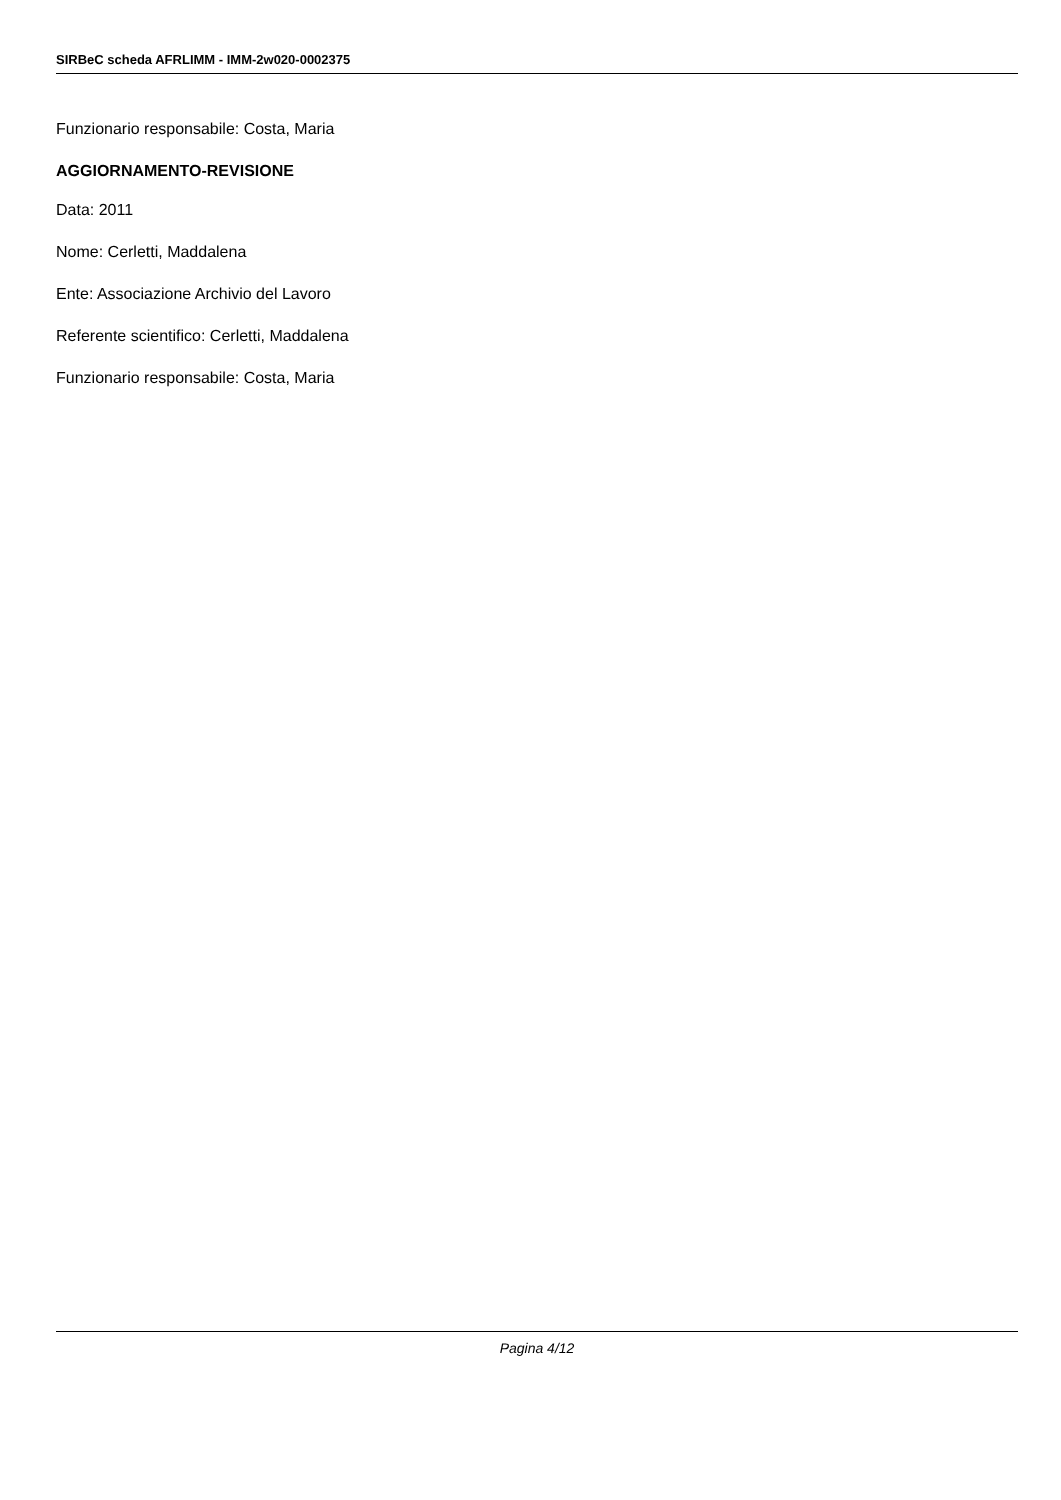SIRBeC scheda AFRLIMM - IMM-2w020-0002375
Funzionario responsabile: Costa, Maria
AGGIORNAMENTO-REVISIONE
Data: 2011
Nome: Cerletti, Maddalena
Ente: Associazione Archivio del Lavoro
Referente scientifico: Cerletti, Maddalena
Funzionario responsabile: Costa, Maria
Pagina 4/12